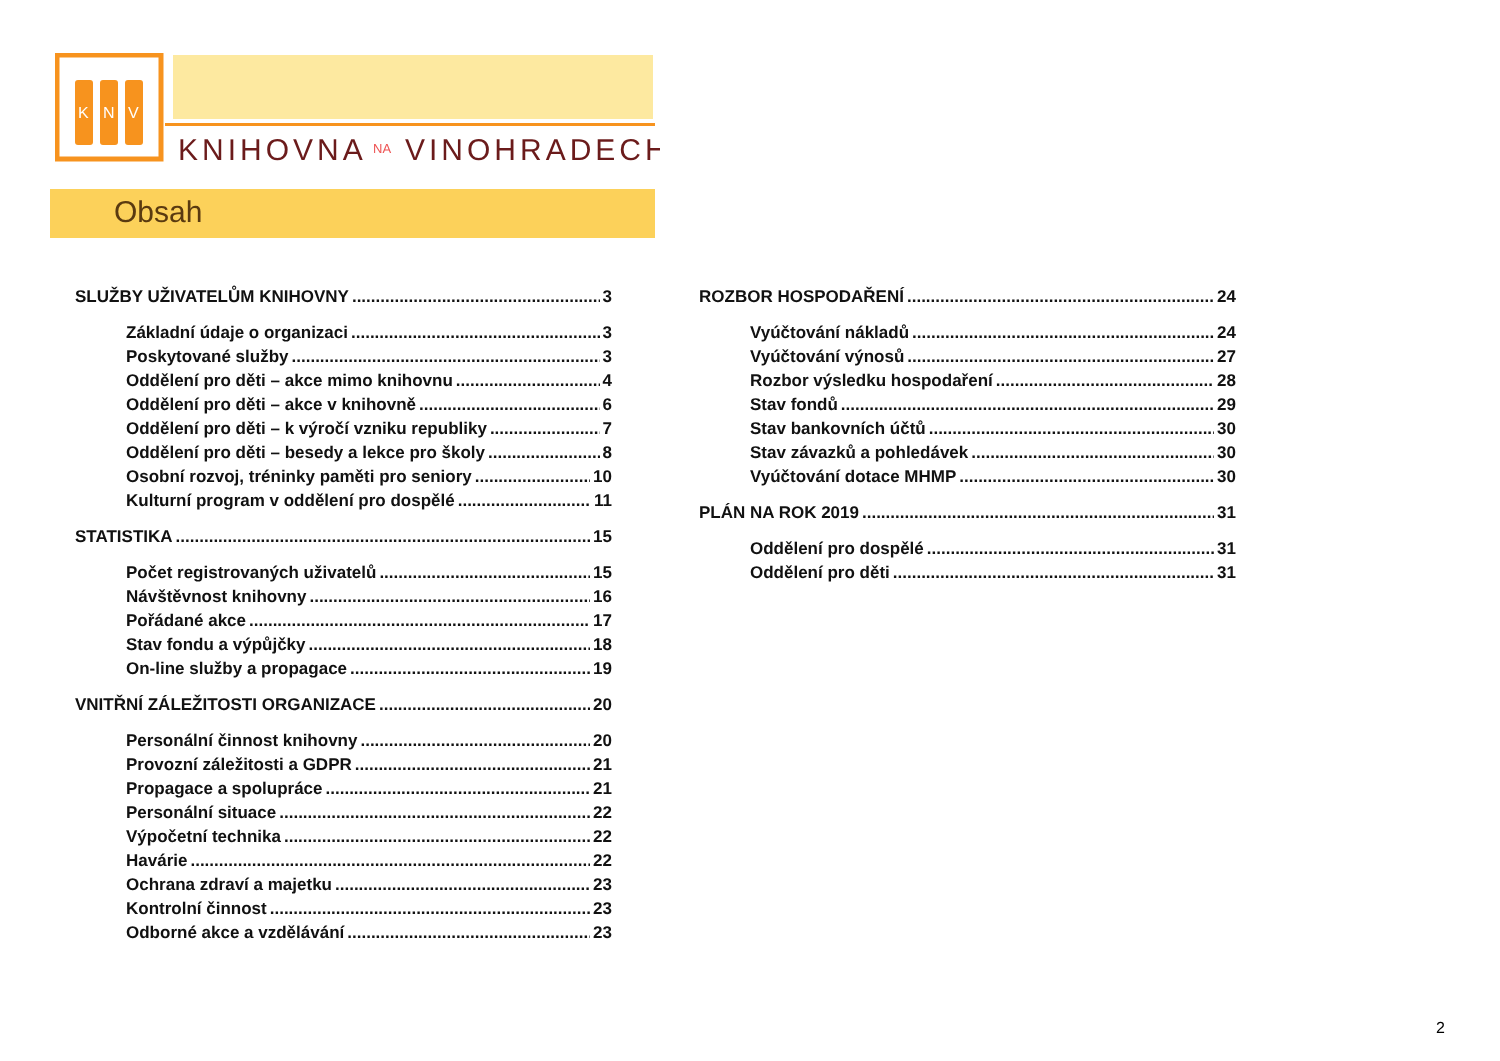K
N
V
KNIHOVNA
NA
VINOHRADECH
Obsah
SLUŽBY UŽIVATELŮM KNIHOVNY 3
Základní údaje o organizaci 3
Poskytované služby 3
Oddělení pro děti – akce mimo knihovnu 4
Oddělení pro děti – akce v knihovně 6
Oddělení pro děti – k výročí vzniku republiky 7
Oddělení pro děti – besedy a lekce pro školy 8
Osobní rozvoj, tréninky paměti pro seniory 10
Kulturní program v oddělení pro dospělé 11
STATISTIKA 15
Počet registrovaných uživatelů 15
Návštěvnost knihovny 16
Pořádané akce 17
Stav fondu a výpůjčky 18
On-line služby a propagace 19
VNITŘNÍ ZÁLEŽITOSTI ORGANIZACE 20
Personální činnost knihovny 20
Provozní záležitosti a GDPR 21
Propagace a spolupráce 21
Personální situace 22
Výpočetní technika 22
Havárie 22
Ochrana zdraví a majetku 23
Kontrolní činnost 23
Odborné akce a vzdělávání 23
ROZBOR HOSPODAŘENÍ 24
Vyúčtování nákladů 24
Vyúčtování výnosů 27
Rozbor výsledku hospodaření 28
Stav fondů 29
Stav bankovních účtů 30
Stav závazků a pohledávek 30
Vyúčtování dotace MHMP 30
PLÁN NA ROK 2019 31
Oddělení pro dospělé 31
Oddělení pro děti 31
2